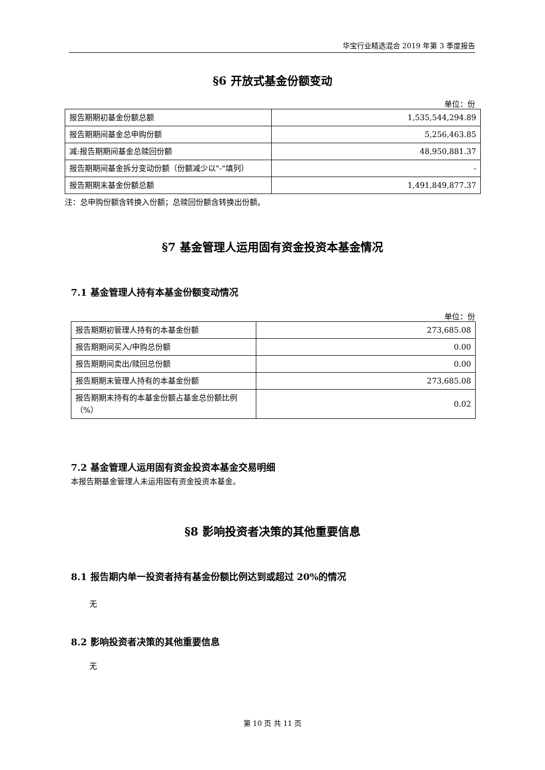华宝行业精选混合 2019 年第 3 季度报告
§6 开放式基金份额变动
单位：份
| 报告期期初基金份额总额 | 1,535,544,294.89 |
| 报告期期间基金总申购份额 | 5,256,463.85 |
| 减:报告期期间基金总赎回份额 | 48,950,881.37 |
| 报告期期间基金拆分变动份额（份额减少以"-"填列） | - |
| 报告期期末基金份额总额 | 1,491,849,877.37 |
注：总申购份额含转换入份额；总赎回份额含转换出份额。
§7 基金管理人运用固有资金投资本基金情况
7.1 基金管理人持有本基金份额变动情况
单位：份
| 报告期期初管理人持有的本基金份额 | 273,685.08 |
| 报告期期间买入/申购总份额 | 0.00 |
| 报告期期间卖出/赎回总份额 | 0.00 |
| 报告期期末管理人持有的本基金份额 | 273,685.08 |
| 报告期期末持有的本基金份额占基金总份额比例（%） | 0.02 |
7.2 基金管理人运用固有资金投资本基金交易明细
本报告期基金管理人未运用固有资金投资本基金。
§8 影响投资者决策的其他重要信息
8.1 报告期内单一投资者持有基金份额比例达到或超过 20%的情况
无
8.2 影响投资者决策的其他重要信息
无
第 10 页 共 11 页